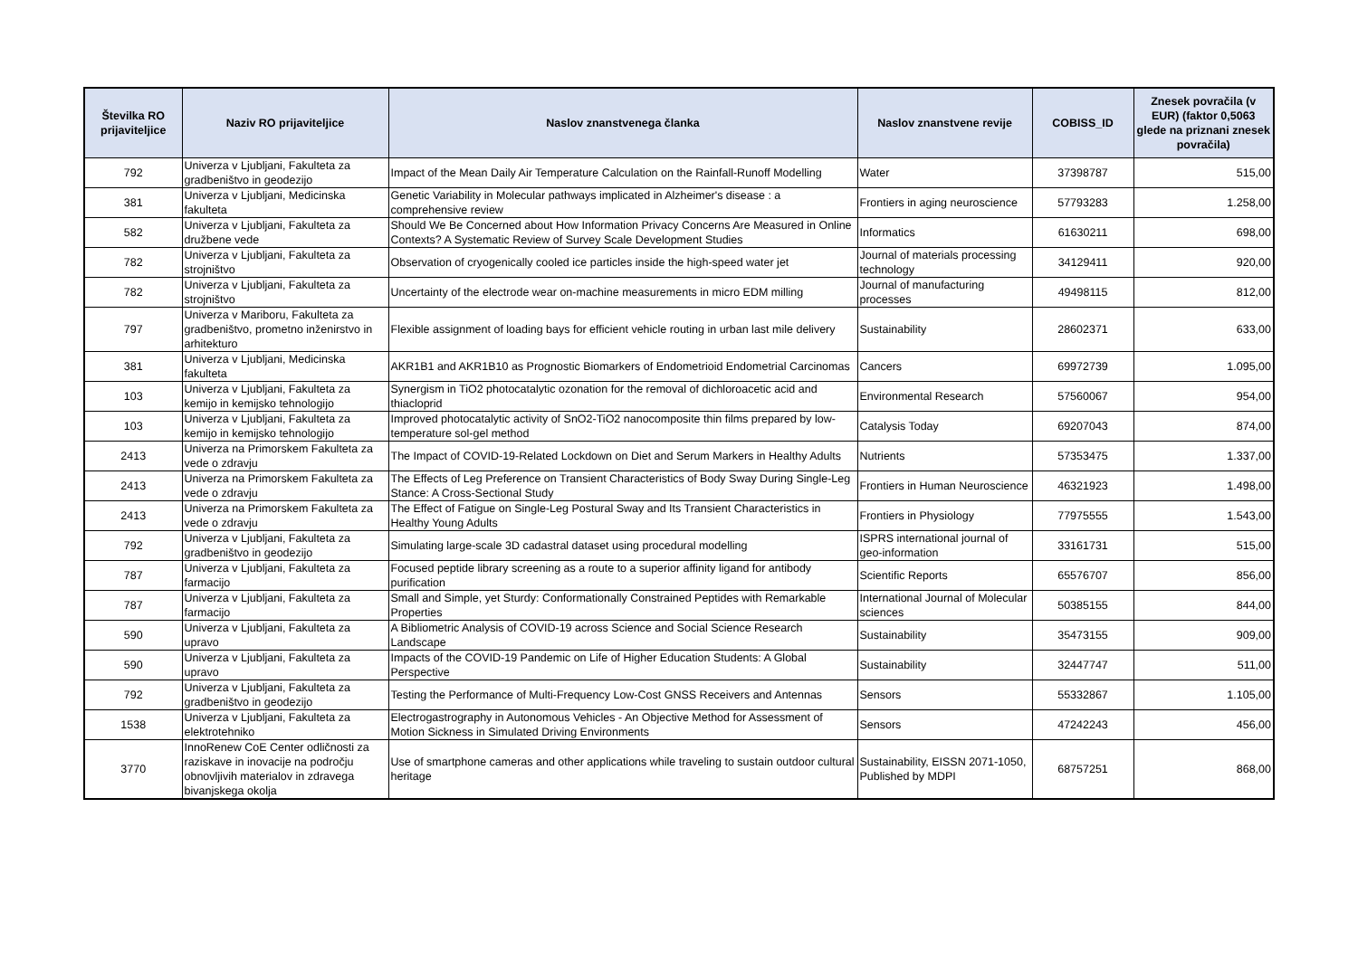| Številka RO prijaviteljice | Naziv RO prijaviteljice | Naslov znanstvenega članka | Naslov znanstvene revije | COBISS_ID | Znesek povračila (v EUR) (faktor 0,5063 glede na priznani znesek povračila) |
| --- | --- | --- | --- | --- | --- |
| 792 | Univerza v Ljubljani, Fakulteta za gradbeništvo in geodezijo | Impact of the Mean Daily Air Temperature Calculation on the Rainfall-Runoff Modelling | Water | 37398787 | 515,00 |
| 381 | Univerza v Ljubljani, Medicinska fakulteta | Genetic Variability in Molecular pathways implicated in Alzheimer's disease : a comprehensive review | Frontiers in aging neuroscience | 57793283 | 1.258,00 |
| 582 | Univerza v Ljubljani, Fakulteta za družbene vede | Should We Be Concerned about How Information Privacy Concerns Are Measured in Online Contexts? A Systematic Review of Survey Scale Development Studies | Informatics | 61630211 | 698,00 |
| 782 | Univerza v Ljubljani, Fakulteta za strojništvo | Observation of cryogenically cooled ice particles inside the high-speed water jet | Journal of materials processing technology | 34129411 | 920,00 |
| 782 | Univerza v Ljubljani, Fakulteta za strojništvo | Uncertainty of the electrode wear on-machine measurements in micro EDM milling | Journal of manufacturing processes | 49498115 | 812,00 |
| 797 | Univerza v Mariboru, Fakulteta za gradbeništvo, prometno inženirstvo in arhitekturo | Flexible assignment of loading bays for efficient vehicle routing in urban last mile delivery | Sustainability | 28602371 | 633,00 |
| 381 | Univerza v Ljubljani, Medicinska fakulteta | AKR1B1 and AKR1B10 as Prognostic Biomarkers of Endometrioid Endometrial Carcinomas | Cancers | 69972739 | 1.095,00 |
| 103 | Univerza v Ljubljani, Fakulteta za kemijo in kemijsko tehnologijo | Synergism in TiO2 photocatalytic ozonation for the removal of dichloroacetic acid and thiacloprid | Environmental Research | 57560067 | 954,00 |
| 103 | Univerza v Ljubljani, Fakulteta za kemijo in kemijsko tehnologijo | Improved photocatalytic activity of SnO2-TiO2 nanocomposite thin films prepared by low-temperature sol-gel method | Catalysis Today | 69207043 | 874,00 |
| 2413 | Univerza na Primorskem Fakulteta za vede o zdravju | The Impact of COVID-19-Related Lockdown on Diet and Serum Markers in Healthy Adults | Nutrients | 57353475 | 1.337,00 |
| 2413 | Univerza na Primorskem Fakulteta za vede o zdravju | The Effects of Leg Preference on Transient Characteristics of Body Sway During Single-Leg Stance: A Cross-Sectional Study | Frontiers in Human Neuroscience | 46321923 | 1.498,00 |
| 2413 | Univerza na Primorskem Fakulteta za vede o zdravju | The Effect of Fatigue on Single-Leg Postural Sway and Its Transient Characteristics in Healthy Young Adults | Frontiers in Physiology | 77975555 | 1.543,00 |
| 792 | Univerza v Ljubljani, Fakulteta za gradbeništvo in geodezijo | Simulating large-scale 3D cadastral dataset using procedural modelling | ISPRS international journal of geo-information | 33161731 | 515,00 |
| 787 | Univerza v Ljubljani, Fakulteta za farmacijo | Focused peptide library screening as a route to a superior affinity ligand for antibody purification | Scientific Reports | 65576707 | 856,00 |
| 787 | Univerza v Ljubljani, Fakulteta za farmacijo | Small and Simple, yet Sturdy: Conformationally Constrained Peptides with Remarkable Properties | International Journal of Molecular sciences | 50385155 | 844,00 |
| 590 | Univerza v Ljubljani, Fakulteta za upravo | A Bibliometric Analysis of COVID-19 across Science and Social Science Research Landscape | Sustainability | 35473155 | 909,00 |
| 590 | Univerza v Ljubljani, Fakulteta za upravo | Impacts of the COVID-19 Pandemic on Life of Higher Education Students: A Global Perspective | Sustainability | 32447747 | 511,00 |
| 792 | Univerza v Ljubljani, Fakulteta za gradbeništvo in geodezijo | Testing the Performance of Multi-Frequency Low-Cost GNSS Receivers and Antennas | Sensors | 55332867 | 1.105,00 |
| 1538 | Univerza v Ljubljani, Fakulteta za elektrotehniko | Electrogastrography in Autonomous Vehicles - An Objective Method for Assessment of Motion Sickness in Simulated Driving Environments | Sensors | 47242243 | 456,00 |
| 3770 | InnoRenew CoE Center odličnosti za raziskave in inovacije na področju obnovljivih materialov in zdravega bivanjskega okolja | Use of smartphone cameras and other applications while traveling to sustain outdoor cultural heritage | Sustainability, EISSN 2071-1050, Published by MDPI | 68757251 | 868,00 |